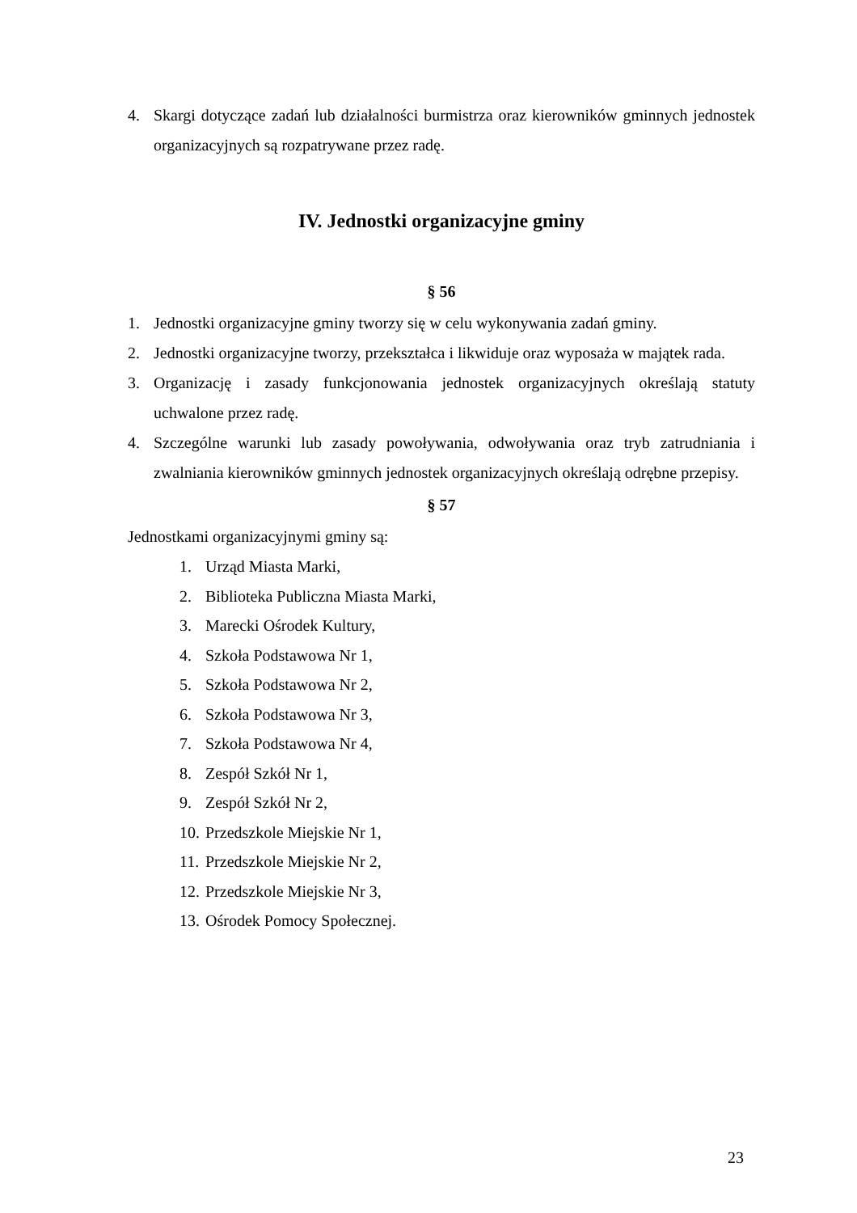4. Skargi dotyczące zadań lub działalności burmistrza oraz kierowników gminnych jednostek organizacyjnych są rozpatrywane przez radę.
IV. Jednostki organizacyjne gminy
§ 56
1. Jednostki organizacyjne gminy tworzy się w celu wykonywania zadań gminy.
2. Jednostki organizacyjne tworzy, przekształca i likwiduje oraz wyposaża w majątek rada.
3. Organizację i zasady funkcjonowania jednostek organizacyjnych określają statuty uchwalone przez radę.
4. Szczególne warunki lub zasady powoływania, odwoływania oraz tryb zatrudniania i zwalniania kierowników gminnych jednostek organizacyjnych określają odrębne przepisy.
§ 57
Jednostkami organizacyjnymi gminy są:
1. Urząd Miasta Marki,
2. Biblioteka Publiczna Miasta Marki,
3. Marecki Ośrodek Kultury,
4. Szkoła Podstawowa Nr 1,
5. Szkoła Podstawowa Nr 2,
6. Szkoła Podstawowa Nr 3,
7. Szkoła Podstawowa Nr 4,
8. Zespół Szkół Nr 1,
9. Zespół Szkół Nr 2,
10. Przedszkole Miejskie Nr 1,
11. Przedszkole Miejskie Nr 2,
12. Przedszkole Miejskie Nr 3,
13. Ośrodek Pomocy Społecznej.
23